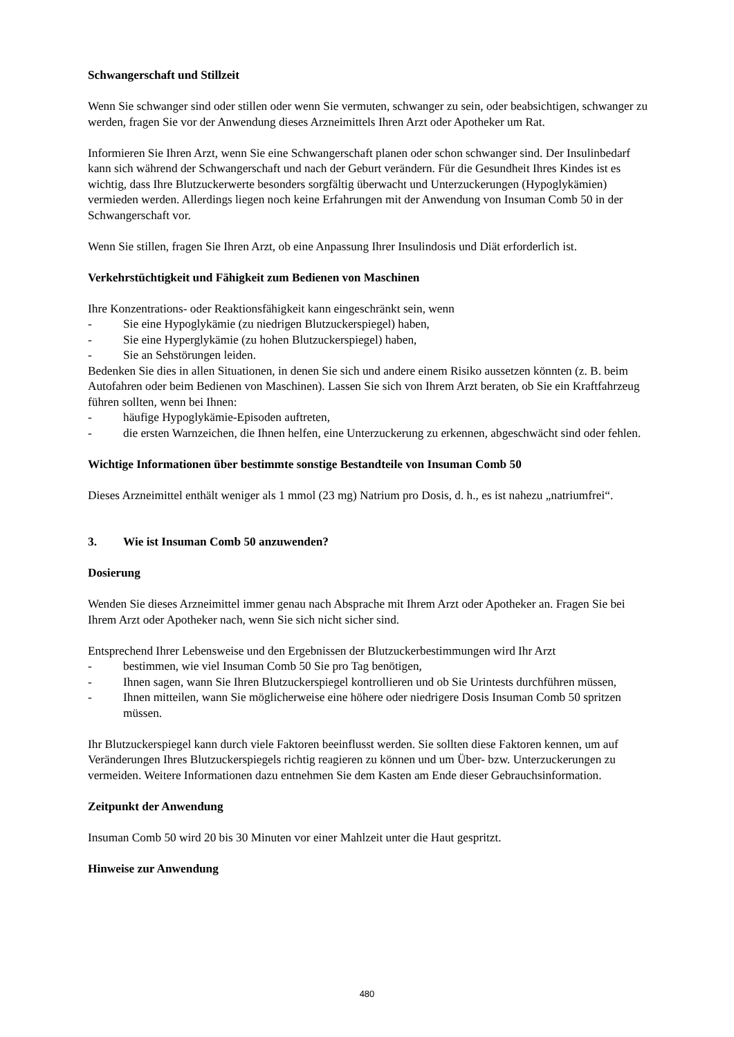Schwangerschaft und Stillzeit
Wenn Sie schwanger sind oder stillen oder wenn Sie vermuten, schwanger zu sein, oder beabsichtigen, schwanger zu werden, fragen Sie vor der Anwendung dieses Arzneimittels Ihren Arzt oder Apotheker um Rat.
Informieren Sie Ihren Arzt, wenn Sie eine Schwangerschaft planen oder schon schwanger sind. Der Insulinbedarf kann sich während der Schwangerschaft und nach der Geburt verändern. Für die Gesundheit Ihres Kindes ist es wichtig, dass Ihre Blutzuckerwerte besonders sorgfältig überwacht und Unterzuckerungen (Hypoglykämien) vermieden werden. Allerdings liegen noch keine Erfahrungen mit der Anwendung von Insuman Comb 50 in der Schwangerschaft vor.
Wenn Sie stillen, fragen Sie Ihren Arzt, ob eine Anpassung Ihrer Insulindosis und Diät erforderlich ist.
Verkehrstüchtigkeit und Fähigkeit zum Bedienen von Maschinen
Ihre Konzentrations- oder Reaktionsfähigkeit kann eingeschränkt sein, wenn
- Sie eine Hypoglykämie (zu niedrigen Blutzuckerspiegel) haben,
- Sie eine Hyperglykämie (zu hohen Blutzuckerspiegel) haben,
- Sie an Sehstörungen leiden.
Bedenken Sie dies in allen Situationen, in denen Sie sich und andere einem Risiko aussetzen könnten (z. B. beim Autofahren oder beim Bedienen von Maschinen). Lassen Sie sich von Ihrem Arzt beraten, ob Sie ein Kraftfahrzeug führen sollten, wenn bei Ihnen:
- häufige Hypoglykämie-Episoden auftreten,
- die ersten Warnzeichen, die Ihnen helfen, eine Unterzuckerung zu erkennen, abgeschwächt sind oder fehlen.
Wichtige Informationen über bestimmte sonstige Bestandteile von Insuman Comb 50
Dieses Arzneimittel enthält weniger als 1 mmol (23 mg) Natrium pro Dosis, d. h., es ist nahezu „natriumfrei“.
3. Wie ist Insuman Comb 50 anzuwenden?
Dosierung
Wenden Sie dieses Arzneimittel immer genau nach Absprache mit Ihrem Arzt oder Apotheker an. Fragen Sie bei Ihrem Arzt oder Apotheker nach, wenn Sie sich nicht sicher sind.
Entsprechend Ihrer Lebensweise und den Ergebnissen der Blutzuckerbestimmungen wird Ihr Arzt
- bestimmen, wie viel Insuman Comb 50 Sie pro Tag benötigen,
- Ihnen sagen, wann Sie Ihren Blutzuckerspiegel kontrollieren und ob Sie Urintests durchführen müssen,
- Ihnen mitteilen, wann Sie möglicherweise eine höhere oder niedrigere Dosis Insuman Comb 50 spritzen müssen.
Ihr Blutzuckerspiegel kann durch viele Faktoren beeinflusst werden. Sie sollten diese Faktoren kennen, um auf Veränderungen Ihres Blutzuckerspiegels richtig reagieren zu können und um Über- bzw. Unterzuckerungen zu vermeiden. Weitere Informationen dazu entnehmen Sie dem Kasten am Ende dieser Gebrauchsinformation.
Zeitpunkt der Anwendung
Insuman Comb 50 wird 20 bis 30 Minuten vor einer Mahlzeit unter die Haut gespritzt.
Hinweise zur Anwendung
480